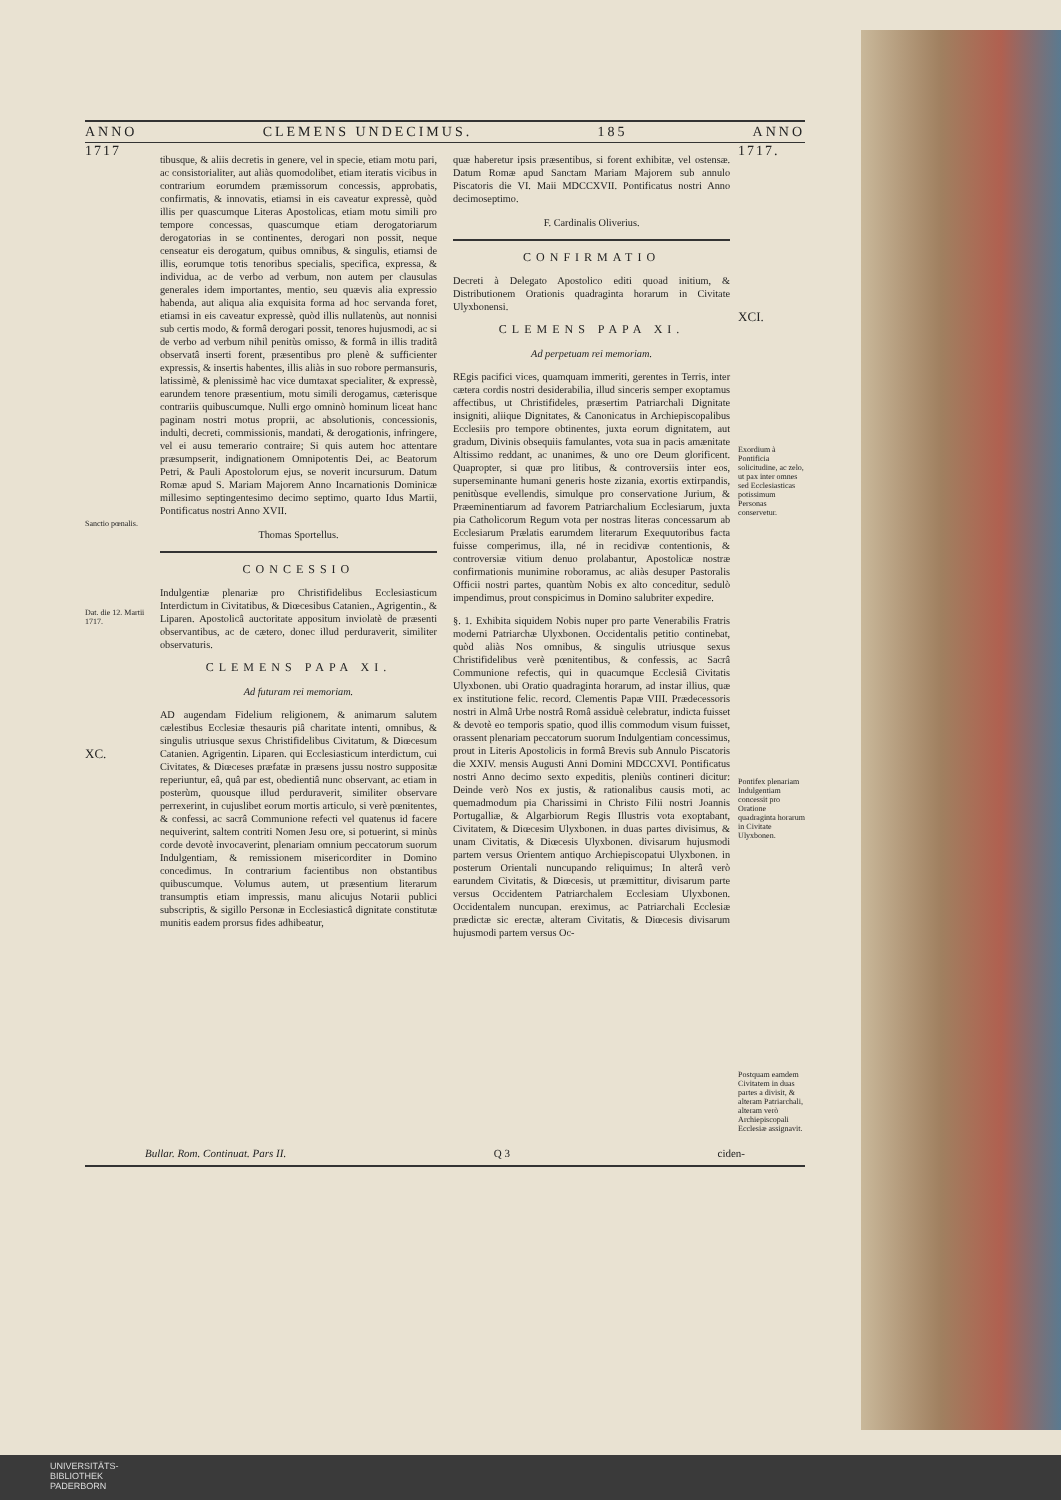ANNO CLEMENS UNDECIMUS. 185 ANNO
1717
Sanctio pœnalis.
Dat. die 12. Martii 1717.
XC.
tibusque, & aliis decretis in genere, vel in specie, etiam motu pari, ac consistorialiter, aut aliàs quomodolibet, etiam iteratis vicibus in contrarium eorumdem præmissorum concessis, approbatis, confirmatis, & innovatis, etiamsi in eis caveatur expressè, quòd illis per quascumque Literas Apostolicas, etiam motu simili pro tempore concessas, quascumque etiam derogatoriarum derogatorias in se continentes, derogari non possit, neque censeatur eis derogatum, quibus omnibus, & singulis, etiamsi de illis, eorumque totis tenoribus specialis, specifica, expressa, & individua, ac de verbo ad verbum, non autem per clausulas generales idem importantes, mentio, seu quævis alia expressio habenda, aut aliqua alia exquisita forma ad hoc servanda foret, etiamsi in eis caveatur expressè, quòd illis nullatenùs, aut nonnisi sub certis modo, & formâ derogari possit, tenores hujusmodi, ac si de verbo ad verbum nihil penitùs omisso, & formâ in illis traditâ observatâ inserti forent, præsentibus pro plenè & sufficienter expressis, & insertis habentes, illis aliàs in suo robore permansuris, latissimè, & plenissimè hac vice dumtaxat specialiter, & expressè, earundem tenore præsentium, motu simili derogamus, cæterisque contrariis quibuscumque. Nulli ergo omninò hominum liceat hanc paginam nostri motus proprii, ac absolutionis, concessionis, indulti, decreti, commissionis, mandati, & derogationis, infringere, vel ei ausu temerario contraire; Si quis autem hoc attentare præsumpserit, indignationem Omnipotentis Dei, ac Beatorum Petri, & Pauli Apostolorum ejus, se noverit incursurum. Datum Romæ apud S. Mariam Majorem Anno Incarnationis Dominicæ millesimo septingentesimo decimo septimo, quarto Idus Martii, Pontificatus nostri Anno XVII.
Thomas Sportellus.
CONCESSIO
Indulgentiæ plenariæ pro Christifidelibus Ecclesiasticum Interdictum in Civitatibus, & Diœcesibus Catanien., Agrigentin., & Liparen. Apostolicâ auctoritate appositum inviolatè de præsenti observantibus, ac de cætero, donec illud perduraverit, similiter observaturis.
CLEMENS PAPA XI.
Ad futuram rei memoriam.
AD augendam Fidelium religionem, & animarum salutem cælestibus Ecclesiæ thesauris piâ charitate intenti, omnibus, & singulis utriusque sexus Christifidelibus Civitatum, & Diœcesum Catanien. Agrigentin. Liparen. qui Ecclesiasticum interdictum, cui Civitates, & Diœceses præfatæ in præsens jussu nostro suppositæ reperiuntur, eâ, quâ par est, obedientiâ nunc observant, ac etiam in posterùm, quousque illud perduraverit, similiter observare perrexerint, in cujuslibet eorum mortis articulo, si verè pœnitentes, & confessi, ac sacrâ Communione refecti vel quatenus id facere nequiverint, saltem contriti Nomen Jesu ore, si potuerint, si minùs corde devotè invocaverint, plenariam omnium peccatorum suorum Indulgentiam, & remissionem misericorditer in Domino concedimus. In contrarium facientibus non obstantibus quibuscumque. Volumus autem, ut præsentium literarum transumptis etiam impressis, manu alicujus Notarii publici subscriptis, & sigillo Personæ in Ecclesiasticâ dignitate constitutæ munitis eadem prorsus fides adhibeatur,
quæ haberetur ipsis præsentibus, si forent exhibitæ, vel ostensæ. Datum Romæ apud Sanctam Mariam Majorem sub annulo Piscatoris die VI. Maii MDCCXVII. Pontificatus nostri Anno decimoseptimo.
F. Cardinalis Oliverius.
CONFIRMATIO
Decreti à Delegato Apostolico editi quoad initium, & Distributionem Orationis quadraginta horarum in Civitate Ulyxbonensi.
CLEMENS PAPA XI.
Ad perpetuam rei memoriam.
REgis pacifici vices, quamquam immeriti, gerentes in Terris, inter cætera cordis nostri desiderabilia, illud sinceris semper exoptamus affectibus, ut Christifideles, præsertim Patriarchali Dignitate insigniti, aliique Dignitates, & Canonicatus in Archiepiscopalibus Ecclesiis pro tempore obtinentes, juxta eorum dignitatem, aut gradum, Divinis obsequiis famulantes, vota sua in pacis amænitate Altissimo reddant, ac unanimes, & uno ore Deum glorificent. Quapropter, si quæ pro litibus, & controversiis inter eos, superseminante humani generis hoste zizania, exortis extirpandis, penitùsque evellendis, simulque pro conservatione Jurium, & Præeminentiarum ad favorem Patriarchalium Ecclesiarum, juxta pia Catholicorum Regum vota per nostras literas concessarum ab Ecclesiarum Prælatis earumdem literarum Exequutoribus facta fuisse comperimus, illa, né in recidivæ contentionis, & controversiæ vitium denuo prolabantur, Apostolicæ nostræ confirmationis munimine roboramus, ac aliàs desuper Pastoralis Officii nostri partes, quantùm Nobis ex alto conceditur, sedulò impendimus, prout conspicimus in Domino salubriter expedire.
§. 1. Exhibita siquidem Nobis nuper pro parte Venerabilis Fratris moderni Patriarchæ Ulyxbonen. Occidentalis petitio continebat, quòd aliàs Nos omnibus, & singulis utriusque sexus Christifidelibus verè pœnitentibus, & confessis, ac Sacrâ Communione refectis, qui in quacumque Ecclesiâ Civitatis Ulyxbonen. ubi Oratio quadraginta horarum, ad instar illius, quæ ex institutione felic. record. Clementis Papæ VIII. Prædecessoris nostri in Almâ Urbe nostrâ Româ assiduè celebratur, indicta fuisset & devotè eo temporis spatio, quod illis commodum visum fuisset, orassent plenariam peccatorum suorum Indulgentiam concessimus, prout in Literis Apostolicis in formâ Brevis sub Annulo Piscatoris die XXIV. mensis Augusti Anni Domini MDCCXVI. Pontificatus nostri Anno decimo sexto expeditis, pleniùs contineri dicitur: Deinde verò Nos ex justis, & rationalibus causis moti, ac quemadmodum pia Charissimi in Christo Filii nostri Joannis Portugalliæ, & Algarbiorum Regis Illustris vota exoptabant, Civitatem, & Diœcesim Ulyxbonen. in duas partes divisimus, & unam Civitatis, & Diœcesis Ulyxbonen. divisarum hujusmodi partem versus Orientem antiquo Archiepiscopatui Ulyxbonen. in posterum Orientali nuncupando reliquimus; In alterâ verò earundem Civitatis, & Diœcesis, ut præmittitur, divisarum parte versus Occidentem Patriarchalem Ecclesiam Ulyxbonen. Occidentalem nuncupan. ereximus, ac Patriarchali Ecclesiæ prædictæ sic erectæ, alteram Civitatis, & Diœcesis divisarum hujusmodi partem versus Oc-
1717.
XCI.
Exordium à Pontificia solicitudine, ac zelo, ut pax inter omnes sed Ecclesiasticas potissimum Personas conservetur.
Pontifex plenariam Indulgentiam concessit pro Oratione quadraginta horarum in Civitate Ulyxbonen.
Postquam eamdem Civitatem in duas partes a divisit, & alteram Patriarchali, alteram verò Archiepiscopali Ecclesiæ assignavit.
Bullar. Rom. Continuat. Pars II. Q 3 ciden-
UNIVERSITÄTS-
BIBLIOTHEK
PADERBORN